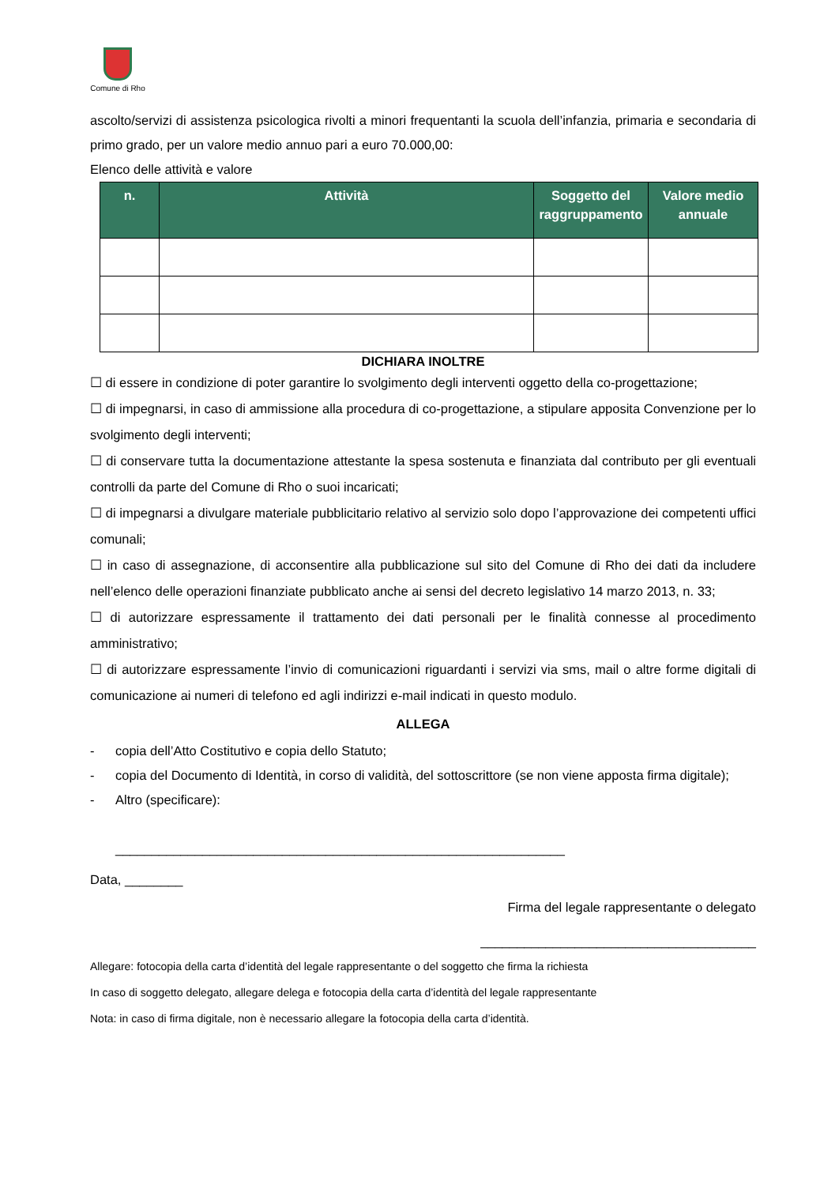Comune di Rho
ascolto/servizi di assistenza psicologica rivolti a minori frequentanti la scuola dell’infanzia, primaria e secondaria di primo grado, per un valore medio annuo pari a euro 70.000,00:
Elenco delle attività e valore
| n. | Attività | Soggetto del raggruppamento | Valore medio annuale |
| --- | --- | --- | --- |
DICHIARA INOLTRE
☐ di essere in condizione di poter garantire lo svolgimento degli interventi oggetto della co-progettazione;
☐ di impegnarsi, in caso di ammissione alla procedura di co-progettazione, a stipulare apposita Convenzione per lo svolgimento degli interventi;
☐ di conservare tutta la documentazione attestante la spesa sostenuta e finanziata dal contributo per gli eventuali controlli da parte del Comune di Rho o suoi incaricati;
☐ di impegnarsi a divulgare materiale pubblicitario relativo al servizio solo dopo l’approvazione dei competenti uffici comunali;
☐ in caso di assegnazione, di acconsentire alla pubblicazione sul sito del Comune di Rho dei dati da includere nell’elenco delle operazioni finanziate pubblicato anche ai sensi del decreto legislativo 14 marzo 2013, n. 33;
☐ di autorizzare espressamente il trattamento dei dati personali per le finalità connesse al procedimento amministrativo;
☐ di autorizzare espressamente l’invio di comunicazioni riguardanti i servizi via sms, mail o altre forme digitali di comunicazione ai numeri di telefono ed agli indirizzi e-mail indicati in questo modulo.
ALLEGA
- copia dell’Atto Costitutivo e copia dello Statuto;
- copia del Documento di Identità, in corso di validità, del sottoscrittore (se non viene apposta firma digitale);
- Altro (specificare):
______________________________________________________________
Data, ________
Firma del legale rappresentante o delegato
______________________________________
Allegare: fotocopia della carta d’identità del legale rappresentante o del soggetto che firma la richiesta
In caso di soggetto delegato, allegare delega e fotocopia della carta d’identità del legale rappresentante
Nota: in caso di firma digitale, non è necessario allegare la fotocopia della carta d’identità.